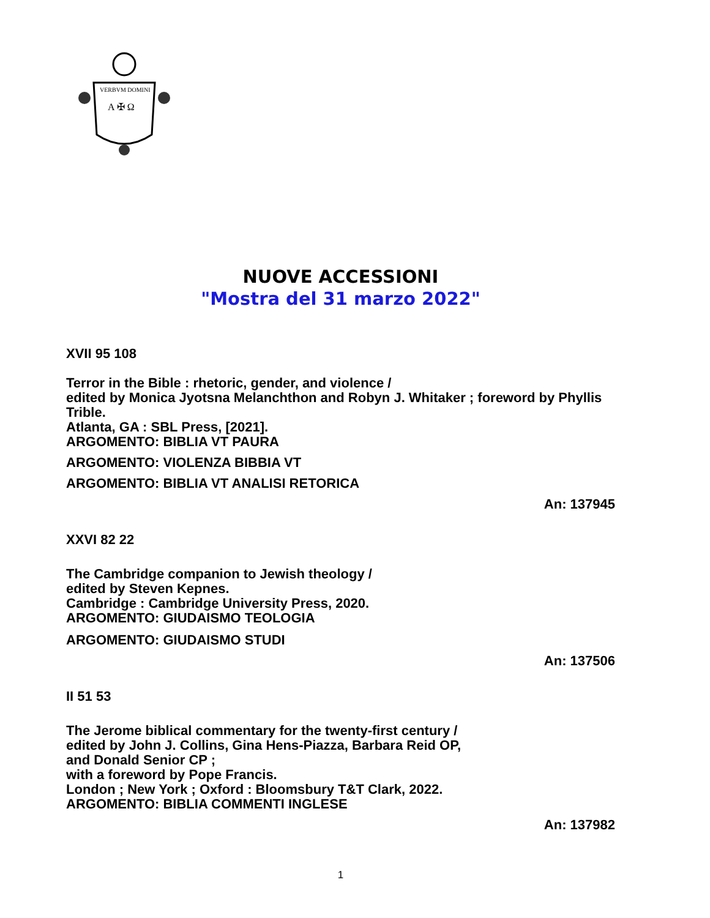VERBVM DOMINI
A ✠ Ω
NUOVE ACCESSIONI
"Mostra del 31 marzo 2022"
XVII 95 108
Terror in the Bible : rhetoric, gender, and violence /
edited by Monica Jyotsna Melanchthon and Robyn J. Whitaker ; foreword by Phyllis Trible.
Atlanta, GA : SBL Press, [2021].
ARGOMENTO: BIBLIA VT PAURA
ARGOMENTO: VIOLENZA BIBBIA VT
ARGOMENTO: BIBLIA VT ANALISI RETORICA
An: 137945
XXVI 82 22
The Cambridge companion to Jewish theology /
edited by Steven Kepnes.
Cambridge : Cambridge University Press, 2020.
ARGOMENTO: GIUDAISMO TEOLOGIA
ARGOMENTO: GIUDAISMO STUDI
An: 137506
II 51 53
The Jerome biblical commentary for the twenty-first century /
edited by John J. Collins, Gina Hens-Piazza, Barbara Reid OP,
and Donald Senior CP ;
with a foreword by Pope Francis.
London ; New York ; Oxford : Bloomsbury T&T Clark, 2022.
ARGOMENTO: BIBLIA COMMENTI INGLESE
An: 137982
1